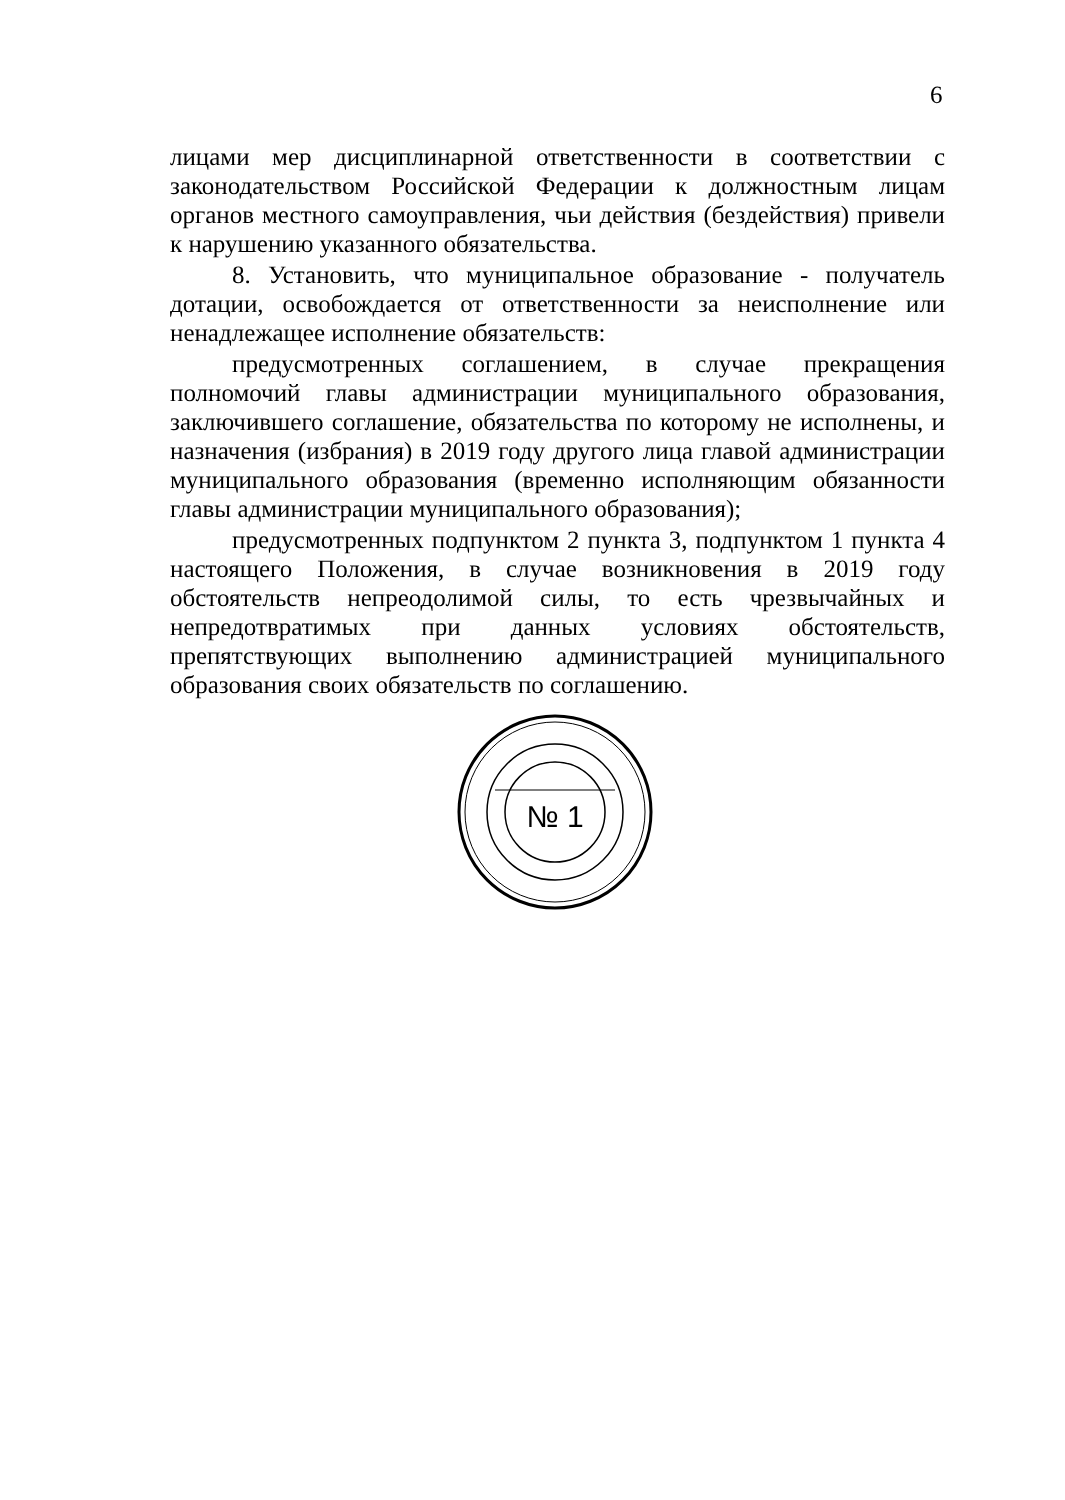6
лицами мер дисциплинарной ответственности в соответствии с законодательством Российской Федерации к должностным лицам органов местного самоуправления, чьи действия (бездействия) привели к нарушению указанного обязательства.
8. Установить, что муниципальное образование - получатель дотации, освобождается от ответственности за неисполнение или ненадлежащее исполнение обязательств:
предусмотренных соглашением, в случае прекращения полномочий главы администрации муниципального образования, заключившего соглашение, обязательства по которому не исполнены, и назначения (избрания) в 2019 году другого лица главой администрации муниципального образования (временно исполняющим обязанности главы администрации муниципального образования);
предусмотренных подпунктом 2 пункта 3, подпунктом 1 пункта 4 настоящего Положения, в случае возникновения в 2019 году обстоятельств непреодолимой силы, то есть чрезвычайных и непредотвратимых при данных условиях обстоятельств, препятствующих выполнению администрацией муниципального образования своих обязательств по соглашению.
№ 1